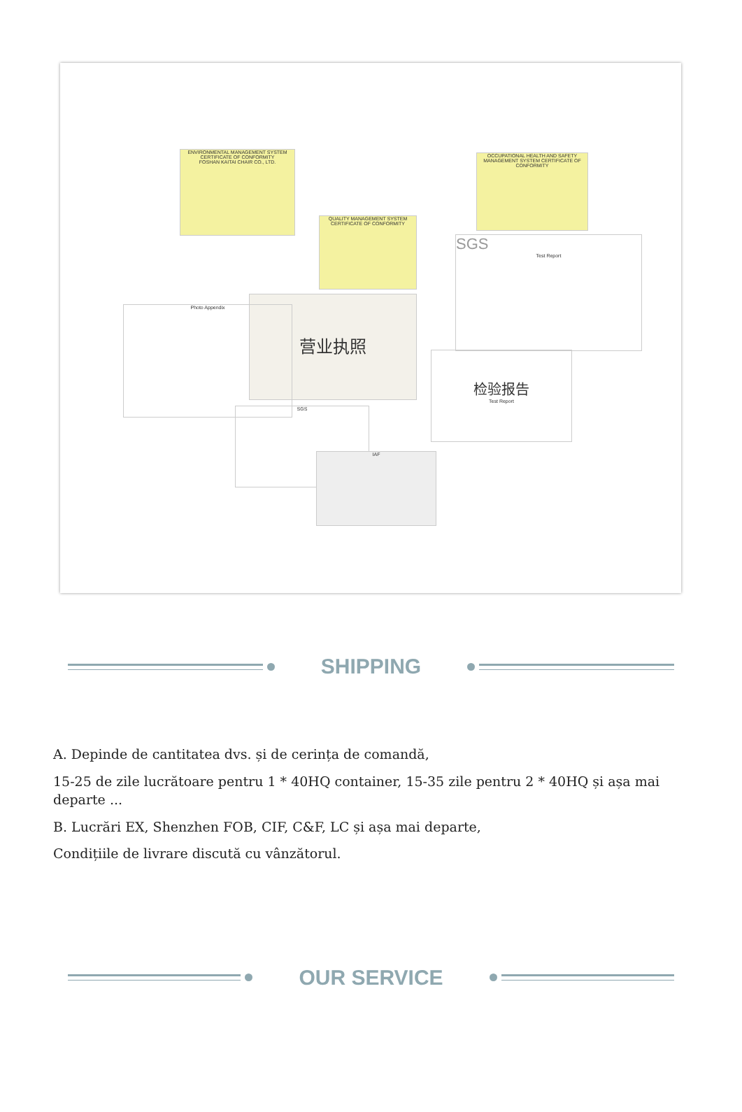ENVIRONMENTAL MANAGEMENT SYSTEM CERTIFICATE OF CONFORMITY
FOSHAN KAITAI CHAIR CO., LTD.
OCCUPATIONAL HEALTH AND SAFETY MANAGEMENT SYSTEM CERTIFICATE OF CONFORMITY
QUALITY MANAGEMENT SYSTEM CERTIFICATE OF CONFORMITY
营业执照
SGS
Test Report
检验报告
Test Report
Photo Appendix
SGS
IAF
SHIPPING
A. Depinde de cantitatea dvs. și de cerința de comandă,
15-25 de zile lucrătoare pentru 1 * 40HQ container, 15-35 zile pentru 2 * 40HQ și așa mai departe ...
B. Lucrări EX, Shenzhen FOB, CIF, C&F, LC și așa mai departe,
Condițiile de livrare discută cu vânzătorul.
OUR SERVICE